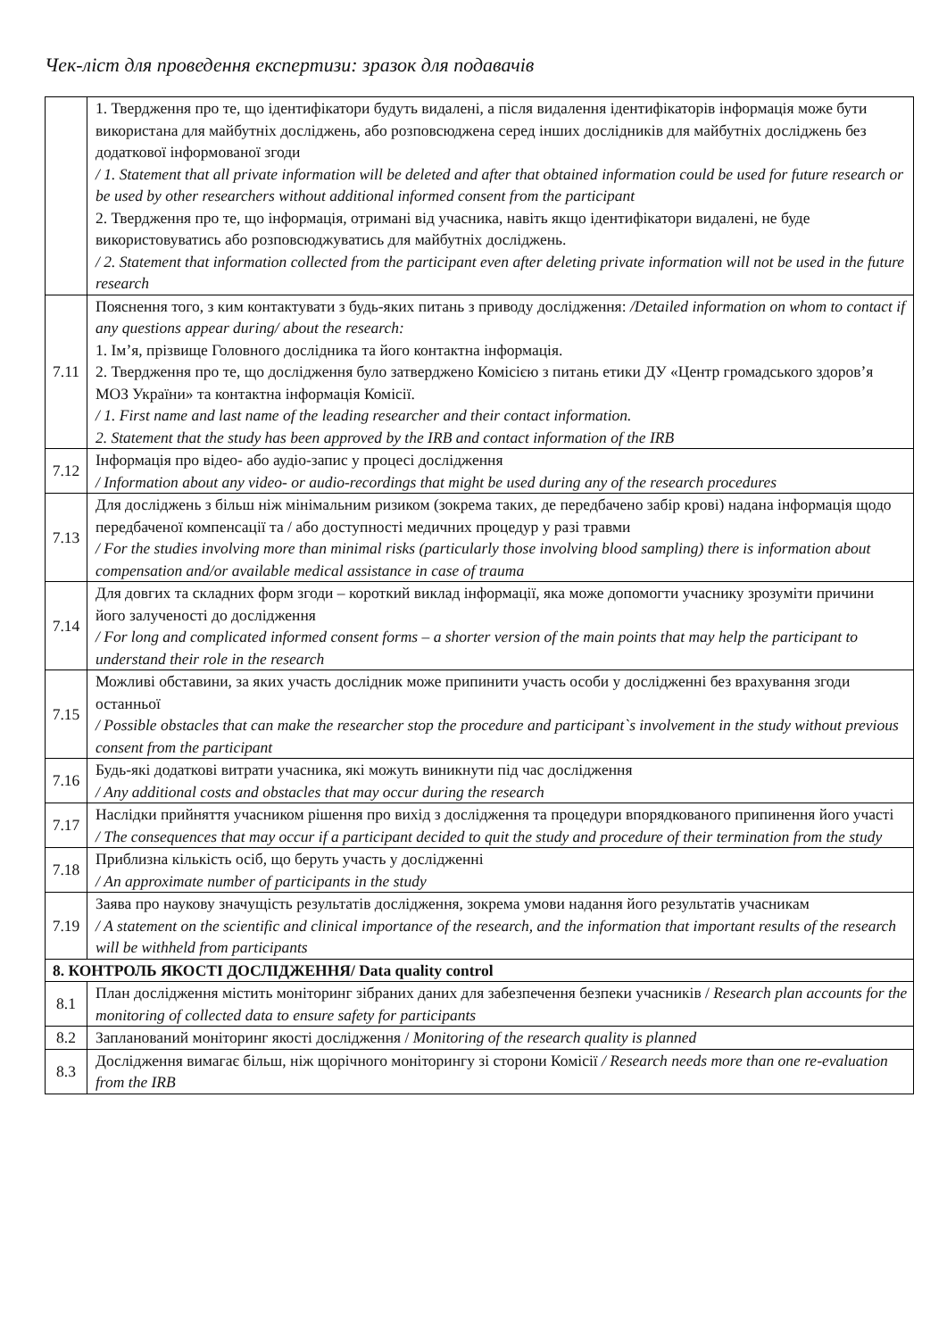Чек-ліст для проведення експертизи: зразок для подавачів
| | 1. Твердження про те, що ідентифікатори будуть видалені, а після видалення ідентифікаторів інформація може бути використана для майбутніх досліджень, або розповсюджена серед інших дослідників для майбутніх досліджень без додаткової інформованої згоди / 1. Statement that all private information will be deleted and after that obtained information could be used for future research or be used by other researchers without additional informed consent from the participant 2. Твердження про те, що інформація, отримані від учасника, навіть якщо ідентифікатори видалені, не буде використовуватись або розповсюджуватись для майбутніх досліджень. / 2. Statement that information collected from the participant even after deleting private information will not be used in the future research |
| 7.11 | Пояснення того, з ким контактувати з будь-яких питань з приводу дослідження: /Detailed information on whom to contact if any questions appear during/ about the research: 1. Ім’я, прізвище Головного дослідника та його контактна інформація. 2. Твердження про те, що дослідження було затверджено Комісією з питань етики ДУ «Центр громадського здоров’я МОЗ України» та контактна інформація Комісії. / 1. First name and last name of the leading researcher and their contact information. 2. Statement that the study has been approved by the IRB and contact information of the IRB |
| 7.12 | Інформація про відео- або аудіо-запис у процесі дослідження / Information about any video- or audio-recordings that might be used during any of the research procedures |
| 7.13 | Для досліджень з більш ніж мінімальним ризиком (зокрема таких, де передбачено забір крові) надана інформація щодо передбаченої компенсації та / або доступності медичних процедур у разі травми / For the studies involving more than minimal risks (particularly those involving blood sampling) there is information about compensation and/or available medical assistance in case of trauma |
| 7.14 | Для довгих та складних форм згоди – короткий виклад інформації, яка може допомогти учаснику зрозуміти причини його залученості до дослідження / For long and complicated informed consent forms – a shorter version of the main points that may help the participant to understand their role in the research |
| 7.15 | Можливі обставини, за яких участь дослідник може припинити участь особи у дослідженні без врахування згоди останньої / Possible obstacles that can make the researcher stop the procedure and participant`s involvement in the study without previous consent from the participant |
| 7.16 | Будь-які додаткові витрати учасника, які можуть виникнути під час дослідження / Any additional costs and obstacles that may occur during the research |
| 7.17 | Наслідки прийняття учасником рішення про вихід з дослідження та процедури впорядкованого припинення його участі / The consequences that may occur if a participant decided to quit the study and procedure of their termination from the study |
| 7.18 | Приблизна кількість осіб, що беруть участь у дослідженні / An approximate number of participants in the study |
| 7.19 | Заява про наукову значущість результатів дослідження, зокрема умови надання його результатів учасникам / A statement on the scientific and clinical importance of the research, and the information that important results of the research will be withheld from participants |
| 8. КОНТРОЛЬ ЯКОСТІ ДОСЛІДЖЕННЯ/ Data quality control | |
| 8.1 | План дослідження містить моніторинг зібраних даних для забезпечення безпеки учасників / Research plan accounts for the monitoring of collected data to ensure safety for participants |
| 8.2 | Запланований моніторинг якості дослідження / Monitoring of the research quality is planned |
| 8.3 | Дослідження вимагає більш, ніж щорічного моніторингу зі сторони Комісії / Research needs more than one re-evaluation from the IRB |